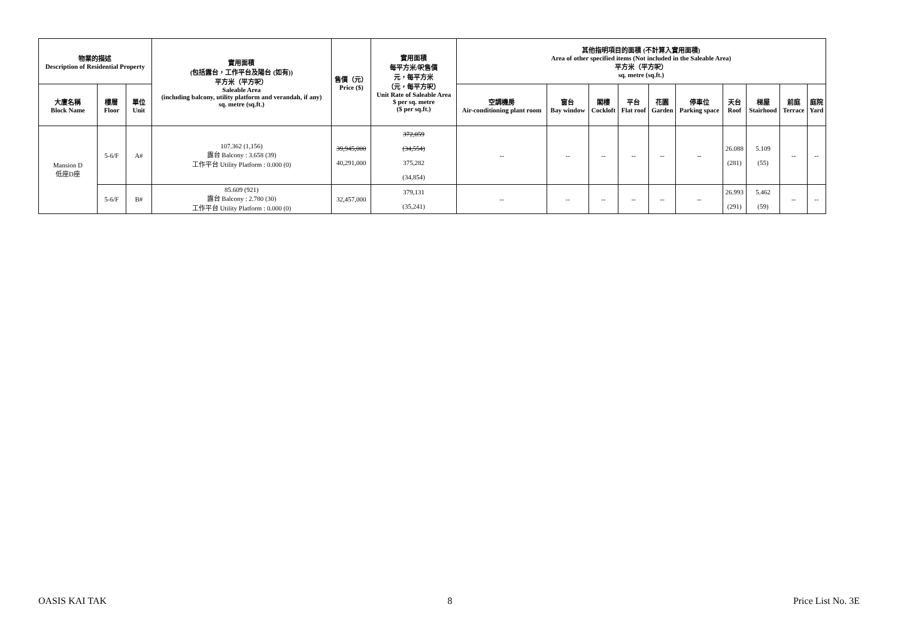| 物業的描述 Description of Residential Property | | | 實用面積 (包括露台，工作平台及陽台 (如有)) 平方米（平方呎） Saleable Area (including balcony, utility platform and verandah, if any) sq. metre (sq.ft.) | 售價（元） Price ($) | 實用面積 每平方米/呎售價 元，每平方米 （元，每平方呎） Unit Rate of Saleable Area $ per sq. metre ($ per sq.ft.) | 其他指明項目的面積 (不計算入實用面積) Area of other specified items (Not included in the Saleable Area) 平方米（平方呎） sq. metre (sq.ft.) | | | | | | | | | |
| --- | --- | --- | --- | --- | --- | --- | --- | --- | --- | --- | --- | --- | --- | --- | --- |
| 大廈名稱 Block Name | 樓層 Floor | 單位 Unit | | | | 空調機房 Air-conditioning plant room | 窗台 Bay window | 閣樓 Cockloft | 平台 Flat roof | 花園 Garden | 停車位 Parking space | 天台 Roof | 梯屋 Stairhood | 前庭 Terrace | 庭院 Yard |
| Mansion D 低座D座 | 5-6/F | A# | 107.362 (1,156) 露台 Balcony : 3.658 (39) 工作平台 Utility Platform : 0.000 (0) | 39,945,000 40,291,000 | 372,059 (34,554) 375,282 (34,854) | -- | -- | -- | -- | -- | -- | 26.088 (281) | 5.109 (55) | -- | -- |
| | 5-6/F | B# | 85.609 (921) 露台 Balcony : 2.780 (30) 工作平台 Utility Platform : 0.000 (0) | 32,457,000 | 379,131 (35,241) | -- | -- | -- | -- | -- | -- | 26.993 (291) | 5.462 (59) | -- | -- |
OASIS KAI TAK 8 Price List No. 3E